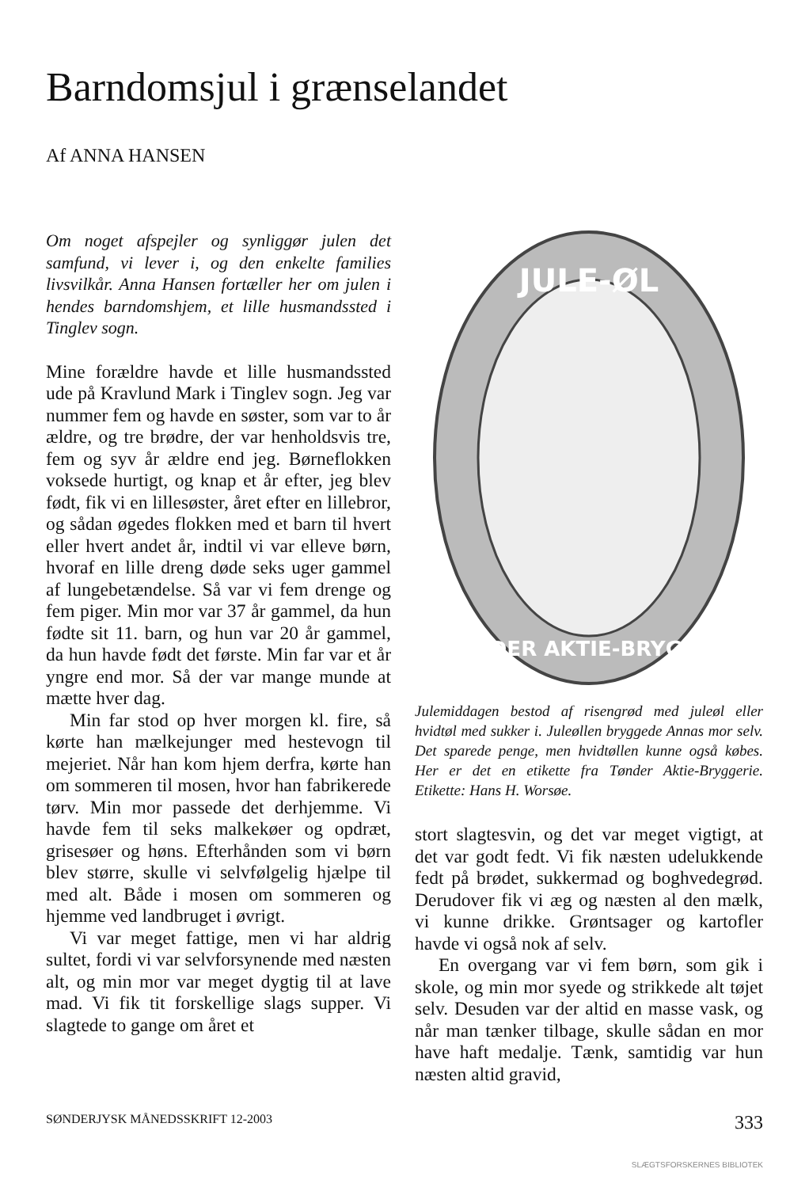Barndomsjul i grænselandet
Af ANNA HANSEN
Om noget afspejler og synliggør julen det samfund, vi lever i, og den enkelte families livsvilkår. Anna Hansen fortæller her om julen i hendes barndomshjem, et lille husmandssted i Tinglev sogn.
Mine forældre havde et lille husmandssted ude på Kravlund Mark i Tinglev sogn. Jeg var nummer fem og havde en søster, som var to år ældre, og tre brødre, der var henholdsvis tre, fem og syv år ældre end jeg. Børneflokken voksede hurtigt, og knap et år efter, jeg blev født, fik vi en lillesøster, året efter en lillebror, og sådan øgedes flokken med et barn til hvert eller hvert andet år, indtil vi var elleve børn, hvoraf en lille dreng døde seks uger gammel af lungebetændelse. Så var vi fem drenge og fem piger. Min mor var 37 år gammel, da hun fødte sit 11. barn, og hun var 20 år gammel, da hun havde født det første. Min far var et år yngre end mor. Så der var mange munde at mætte hver dag.
Min far stod op hver morgen kl. fire, så kørte han mælkejunger med hestevogn til mejeriet. Når han kom hjem derfra, kørte han om sommeren til mosen, hvor han fabrikerede tørv. Min mor passede det derhjemme. Vi havde fem til seks malkekøer og opdræt, grisesøer og høns. Efterhånden som vi børn blev større, skulle vi selvfølgelig hjælpe til med alt. Både i mosen om sommeren og hjemme ved landbruget i øvrigt.
Vi var meget fattige, men vi har aldrig sultet, fordi vi var selvforsynende med næsten alt, og min mor var meget dygtig til at lave mad. Vi fik tit forskellige slags supper. Vi slagtede to gange om året et
JULE-ØL
TØNDER AKTIE-BRYGGERI
Julemiddagen bestod af risengrød med juleøl eller hvidtøl med sukker i. Juleøllen bryggede Annas mor selv. Det sparede penge, men hvidtøllen kunne også købes. Her er det en etikette fra Tønder Aktie-Bryggerie. Etikette: Hans H. Worsøe.
stort slagtesvin, og det var meget vigtigt, at det var godt fedt. Vi fik næsten udelukkende fedt på brødet, sukkermad og boghvedegrød. Derudover fik vi æg og næsten al den mælk, vi kunne drikke. Grøntsager og kartofler havde vi også nok af selv.
En overgang var vi fem børn, som gik i skole, og min mor syede og strikkede alt tøjet selv. Desuden var der altid en masse vask, og når man tænker tilbage, skulle sådan en mor have haft medalje. Tænk, samtidig var hun næsten altid gravid,
SØNDERJYSK MÅNEDSSKRIFT 12-2003 333
SLÆGTSFORSKERNES BIBLIOTEK